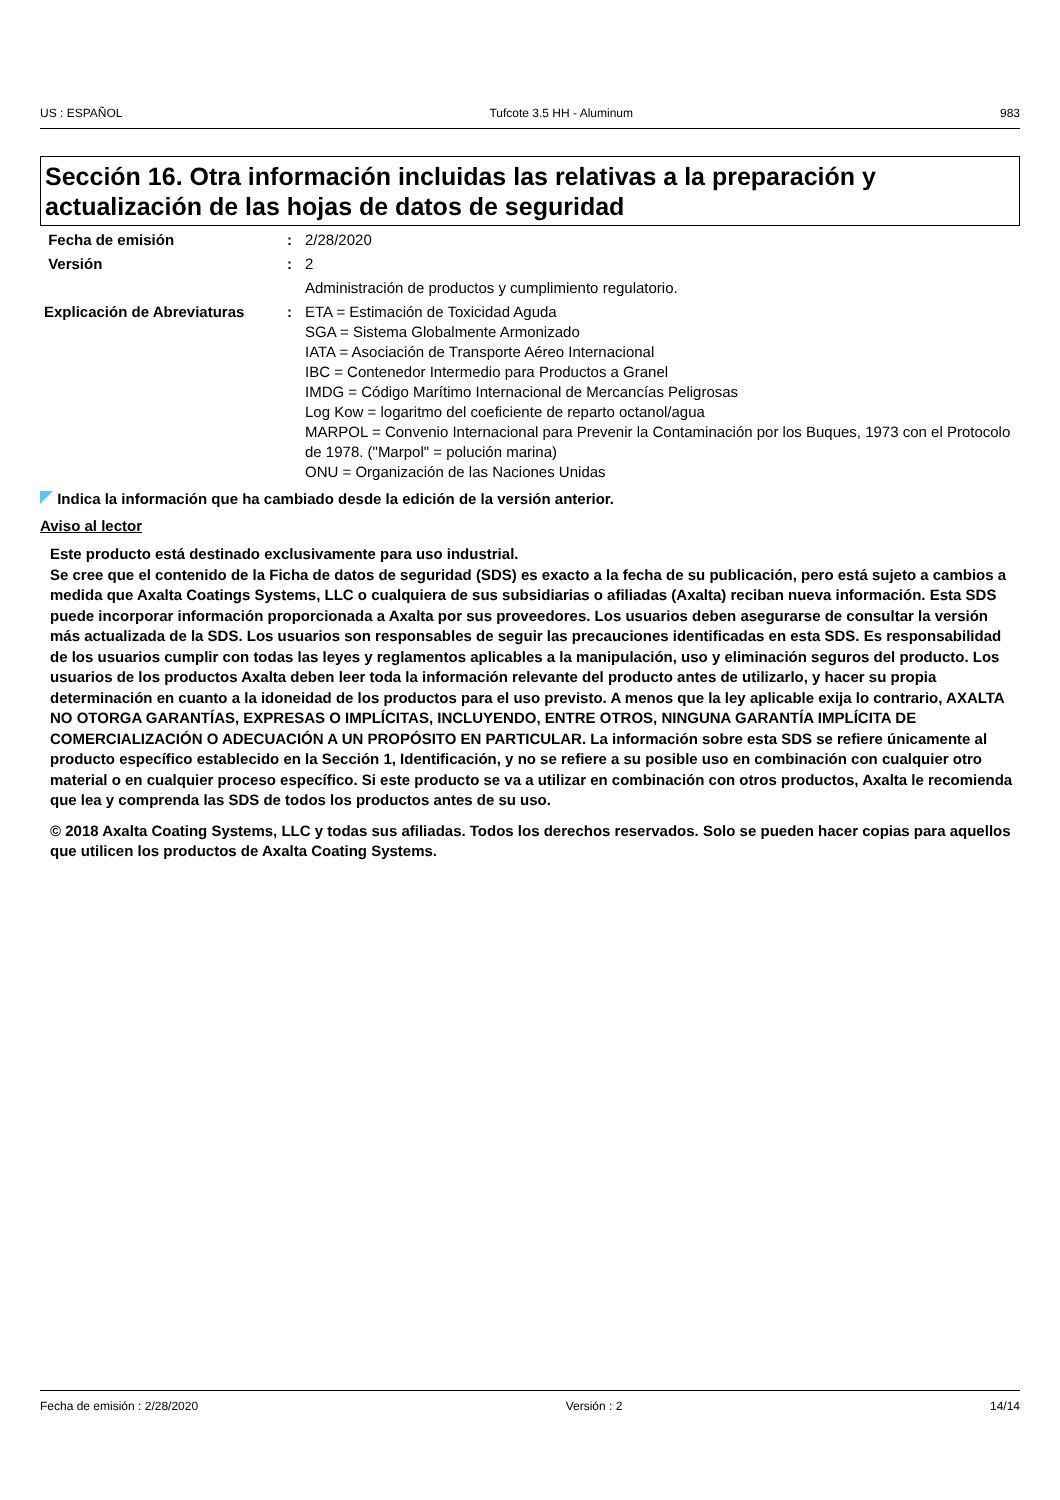US : ESPAÑOL Tufcote 3.5 HH - Aluminum 983
Sección 16. Otra información incluidas las relativas a la preparación y actualización de las hojas de datos de seguridad
| Fecha de emisión | : | 2/28/2020 |
| Versión | : | 2 |
| | | Administración de productos y cumplimiento regulatorio. |
| Explicación de Abreviaturas | : | ETA = Estimación de Toxicidad Aguda SGA = Sistema Globalmente Armonizado IATA = Asociación de Transporte Aéreo Internacional IBC = Contenedor Intermedio para Productos a Granel IMDG = Código Marítimo Internacional de Mercancías Peligrosas Log Kow = logaritmo del coeficiente de reparto octanol/agua MARPOL = Convenio Internacional para Prevenir la Contaminación por los Buques, 1973 con el Protocolo de 1978. ("Marpol" = polución marina) ONU = Organización de las Naciones Unidas |
Indica la información que ha cambiado desde la edición de la versión anterior.
Aviso al lector
Este producto está destinado exclusivamente para uso industrial.
Se cree que el contenido de la Ficha de datos de seguridad (SDS) es exacto a la fecha de su publicación, pero está sujeto a cambios a medida que Axalta Coatings Systems, LLC o cualquiera de sus subsidiarias o afiliadas (Axalta) reciban nueva información. Esta SDS puede incorporar información proporcionada a Axalta por sus proveedores. Los usuarios deben asegurarse de consultar la versión más actualizada de la SDS. Los usuarios son responsables de seguir las precauciones identificadas en esta SDS. Es responsabilidad de los usuarios cumplir con todas las leyes y reglamentos aplicables a la manipulación, uso y eliminación seguros del producto. Los usuarios de los productos Axalta deben leer toda la información relevante del producto antes de utilizarlo, y hacer su propia determinación en cuanto a la idoneidad de los productos para el uso previsto. A menos que la ley aplicable exija lo contrario, AXALTA NO OTORGA GARANTÍAS, EXPRESAS O IMPLÍCITAS, INCLUYENDO, ENTRE OTROS, NINGUNA GARANTÍA IMPLÍCITA DE COMERCIALIZACIÓN O ADECUACIÓN A UN PROPÓSITO EN PARTICULAR. La información sobre esta SDS se refiere únicamente al producto específico establecido en la Sección 1, Identificación, y no se refiere a su posible uso en combinación con cualquier otro material o en cualquier proceso específico. Si este producto se va a utilizar en combinación con otros productos, Axalta le recomienda que lea y comprenda las SDS de todos los productos antes de su uso.
© 2018 Axalta Coating Systems, LLC y todas sus afiliadas. Todos los derechos reservados. Solo se pueden hacer copias para aquellos que utilicen los productos de Axalta Coating Systems.
Fecha de emisión : 2/28/2020 Versión : 2 14/14